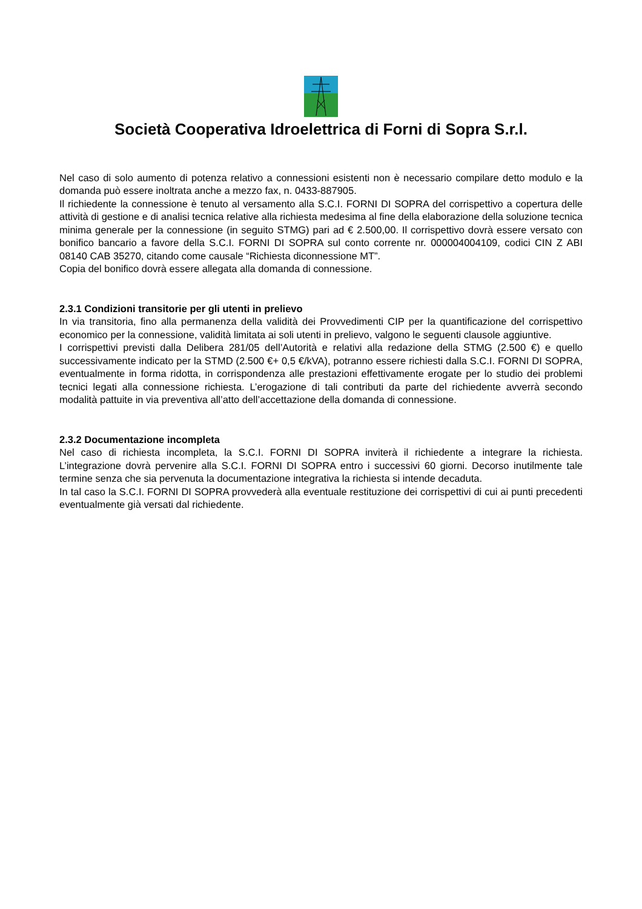Società Cooperativa Idroelettrica di Forni di Sopra S.r.l.
Nel caso di solo aumento di potenza relativo a connessioni esistenti non è necessario compilare detto modulo e la domanda può essere inoltrata anche a mezzo fax, n. 0433-887905.
Il richiedente la connessione è tenuto al versamento alla S.C.I. FORNI DI SOPRA del corrispettivo a copertura delle attività di gestione e di analisi tecnica relative alla richiesta medesima al fine della elaborazione della soluzione tecnica minima generale per la connessione (in seguito STMG) pari ad € 2.500,00. Il corrispettivo dovrà essere versato con bonifico bancario a favore della S.C.I. FORNI DI SOPRA sul conto corrente nr. 000004004109, codici CIN Z ABI 08140 CAB 35270, citando come causale “Richiesta diconnessione MT”.
Copia del bonifico dovrà essere allegata alla domanda di connessione.
2.3.1 Condizioni transitorie per gli utenti in prelievo
In via transitoria, fino alla permanenza della validità dei Provvedimenti CIP per la quantificazione del corrispettivo economico per la connessione, validità limitata ai soli utenti in prelievo, valgono le seguenti clausole aggiuntive.
I corrispettivi previsti dalla Delibera 281/05 dell’Autorità e relativi alla redazione della STMG (2.500 €) e quello successivamente indicato per la STMD (2.500 €+ 0,5 €/kVA), potranno essere richiesti dalla S.C.I. FORNI DI SOPRA, eventualmente in forma ridotta, in corrispondenza alle prestazioni effettivamente erogate per lo studio dei problemi tecnici legati alla connessione richiesta. L’erogazione di tali contributi da parte del richiedente avverrà secondo modalità pattuite in via preventiva all’atto dell’accettazione della domanda di connessione.
2.3.2 Documentazione incompleta
Nel caso di richiesta incompleta, la S.C.I. FORNI DI SOPRA inviterà il richiedente a integrare la richiesta. L’integrazione dovrà pervenire alla S.C.I. FORNI DI SOPRA entro i successivi 60 giorni. Decorso inutilmente tale termine senza che sia pervenuta la documentazione integrativa la richiesta si intende decaduta.
In tal caso la S.C.I. FORNI DI SOPRA provvederà alla eventuale restituzione dei corrispettivi di cui ai punti precedenti eventualmente già versati dal richiedente.